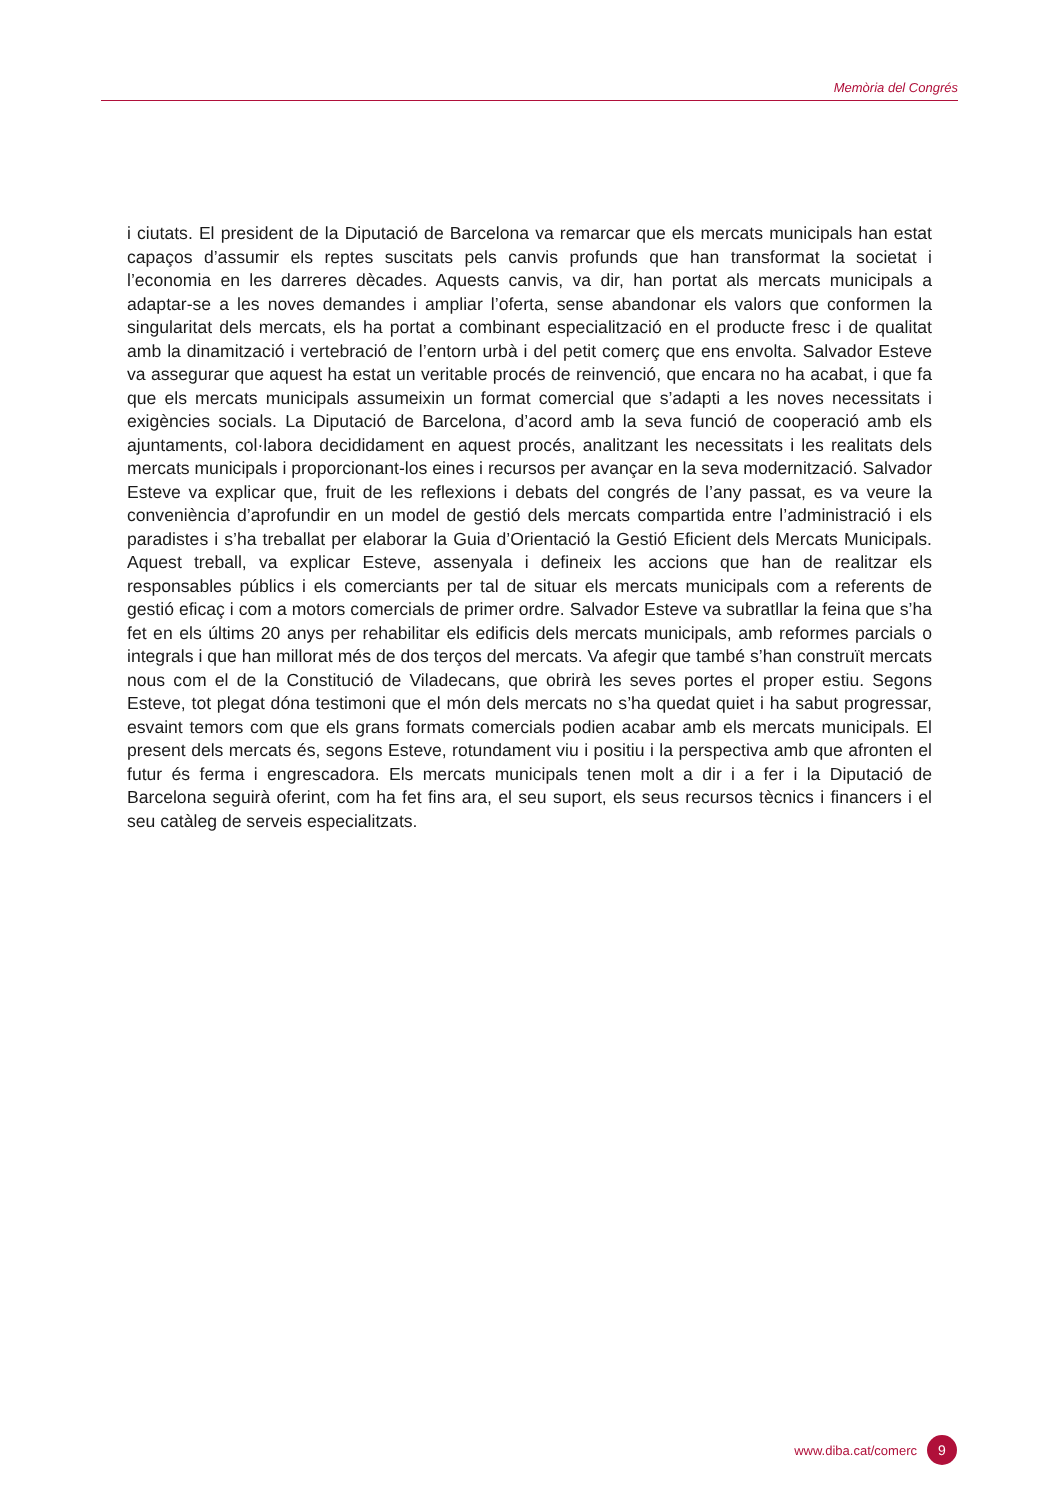Memòria del Congrés
i ciutats. El president de la Diputació de Barcelona va remarcar que els mercats municipals han estat capaços d’assumir els reptes suscitats pels canvis profunds que han transformat la societat i l’economia en les darreres dècades. Aquests canvis, va dir, han portat als mercats municipals a adaptar-se a les noves demandes i ampliar l’oferta, sense abandonar els valors que conformen la singularitat dels mercats, els ha portat a combinant especialització en el producte fresc i de qualitat amb la dinamització i vertebració de l’entorn urbà i del petit comerç que ens envolta. Salvador Esteve va assegurar que aquest ha estat un veritable procés de reinvenció, que encara no ha acabat, i que fa que els mercats municipals assumeixin un format comercial que s’adapti a les noves necessitats i exigències socials. La Diputació de Barcelona, d’acord amb la seva funció de cooperació amb els ajuntaments, col·labora decididament en aquest procés, analitzant les necessitats i les realitats dels mercats municipals i proporcionant-los eines i recursos per avançar en la seva modernització. Salvador Esteve va explicar que, fruit de les reflexions i debats del congrés de l’any passat, es va veure la conveniència d’aprofundir en un model de gestió dels mercats compartida entre l’administració i els paradistes i s’ha treballat per elaborar la Guia d’Orientació la Gestió Eficient dels Mercats Municipals. Aquest treball, va explicar Esteve, assenyala i defineix les accions que han de realitzar els responsables públics i els comerciants per tal de situar els mercats municipals com a referents de gestió eficaç i com a motors comercials de primer ordre. Salvador Esteve va subratllar la feina que s’ha fet en els últims 20 anys per rehabilitar els edificis dels mercats municipals, amb reformes parcials o integrals i que han millorat més de dos terços del mercats. Va afegir que també s’han construït mercats nous com el de la Constitució de Viladecans, que obrirà les seves portes el proper estiu. Segons Esteve, tot plegat dóna testimoni que el món dels mercats no s’ha quedat quiet i ha sabut progressar, esvaint temors com que els grans formats comercials podien acabar amb els mercats municipals. El present dels mercats és, segons Esteve, rotundament viu i positiu i la perspectiva amb que afronten el futur és ferma i engrescadora. Els mercats municipals tenen molt a dir i a fer i la Diputació de Barcelona seguirà oferint, com ha fet fins ara, el seu suport, els seus recursos tècnics i financers i el seu catàleg de serveis especialitzats.
www.diba.cat/comerc 9